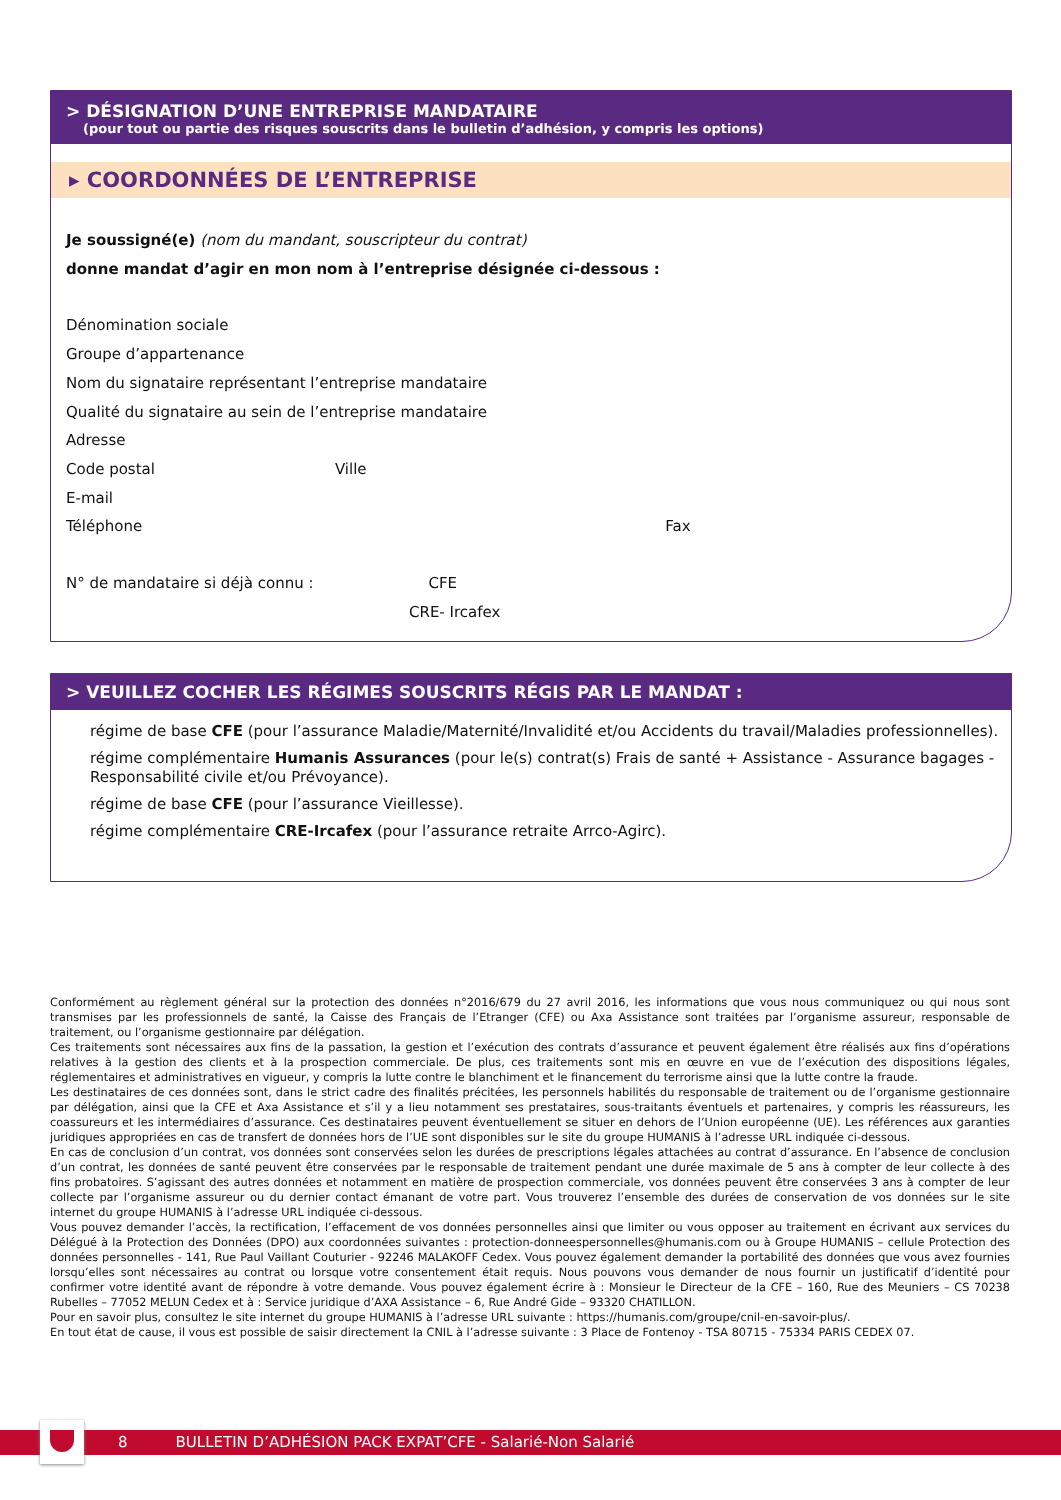> DÉSIGNATION D’UNE ENTREPRISE MANDATAIRE
(pour tout ou partie des risques souscrits dans le bulletin d’adhésion, y compris les options)
▸ COORDONNÉES DE L’ENTREPRISE
Je soussigné(e) (nom du mandant, souscripteur du contrat)
donne mandat d’agir en mon nom à l’entreprise désignée ci-dessous :
Dénomination sociale
Groupe d’appartenance
Nom du signataire représentant l’entreprise mandataire
Qualité du signataire au sein de l’entreprise mandataire
Adresse
Code postal Ville
E-mail
Téléphone Fax
N° de mandataire si déjà connu : CFE
CRE- Ircafex
> VEUILLEZ COCHER LES RÉGIMES SOUSCRITS RÉGIS PAR LE MANDAT :
régime de base CFE (pour l’assurance Maladie/Maternité/Invalidité et/ou Accidents du travail/Maladies professionnelles).
régime complémentaire Humanis Assurances (pour le(s) contrat(s) Frais de santé + Assistance - Assurance bagages - Responsabilité civile et/ou Prévoyance).
régime de base CFE (pour l’assurance Vieillesse).
régime complémentaire CRE-Ircafex (pour l’assurance retraite Arrco-Agirc).
Conformément au règlement général sur la protection des données n°2016/679 du 27 avril 2016, les informations que vous nous communiquez ou qui nous sont transmises par les professionnels de santé, la Caisse des Français de l’Etranger (CFE) ou Axa Assistance sont traitées par l’organisme assureur, responsable de traitement, ou l’organisme gestionnaire par délégation.
Ces traitements sont nécessaires aux fins de la passation, la gestion et l’exécution des contrats d’assurance et peuvent également être réalisés aux fins d’opérations relatives à la gestion des clients et à la prospection commerciale. De plus, ces traitements sont mis en œuvre en vue de l’exécution des dispositions légales, réglementaires et administratives en vigueur, y compris la lutte contre le blanchiment et le financement du terrorisme ainsi que la lutte contre la fraude.
Les destinataires de ces données sont, dans le strict cadre des finalités précitées, les personnels habilités du responsable de traitement ou de l’organisme gestionnaire par délégation, ainsi que la CFE et Axa Assistance et s’il y a lieu notamment ses prestataires, sous-traitants éventuels et partenaires, y compris les réassureurs, les coassureurs et les intermédiaires d’assurance. Ces destinataires peuvent éventuellement se situer en dehors de l’Union européenne (UE). Les références aux garanties juridiques appropriées en cas de transfert de données hors de l’UE sont disponibles sur le site du groupe HUMANIS à l’adresse URL indiquée ci-dessous.
En cas de conclusion d’un contrat, vos données sont conservées selon les durées de prescriptions légales attachées au contrat d’assurance. En l’absence de conclusion d’un contrat, les données de santé peuvent être conservées par le responsable de traitement pendant une durée maximale de 5 ans à compter de leur collecte à des fins probatoires. S’agissant des autres données et notamment en matière de prospection commerciale, vos données peuvent être conservées 3 ans à compter de leur collecte par l’organisme assureur ou du dernier contact émanant de votre part. Vous trouverez l’ensemble des durées de conservation de vos données sur le site internet du groupe HUMANIS à l’adresse URL indiquée ci-dessous.
Vous pouvez demander l’accès, la rectification, l’effacement de vos données personnelles ainsi que limiter ou vous opposer au traitement en écrivant aux services du Délégué à la Protection des Données (DPO) aux coordonnées suivantes : protection-donneespersonnelles@humanis.com ou à Groupe HUMANIS – cellule Protection des données personnelles - 141, Rue Paul Vaillant Couturier - 92246 MALAKOFF Cedex. Vous pouvez également demander la portabilité des données que vous avez fournies lorsqu’elles sont nécessaires au contrat ou lorsque votre consentement était requis. Nous pouvons vous demander de nous fournir un justificatif d’identité pour confirmer votre identité avant de répondre à votre demande. Vous pouvez également écrire à : Monsieur le Directeur de la CFE – 160, Rue des Meuniers – CS 70238 Rubelles – 77052 MELUN Cedex et à : Service juridique d’AXA Assistance – 6, Rue André Gide – 93320 CHATILLON.
Pour en savoir plus, consultez le site internet du groupe HUMANIS à l’adresse URL suivante : https://humanis.com/groupe/cnil-en-savoir-plus/.
En tout état de cause, il vous est possible de saisir directement la CNIL à l’adresse suivante : 3 Place de Fontenoy - TSA 80715 - 75334 PARIS CEDEX 07.
8 BULLETIN D’ADHÉSION PACK EXPAT’CFE - Salarié-Non Salarié